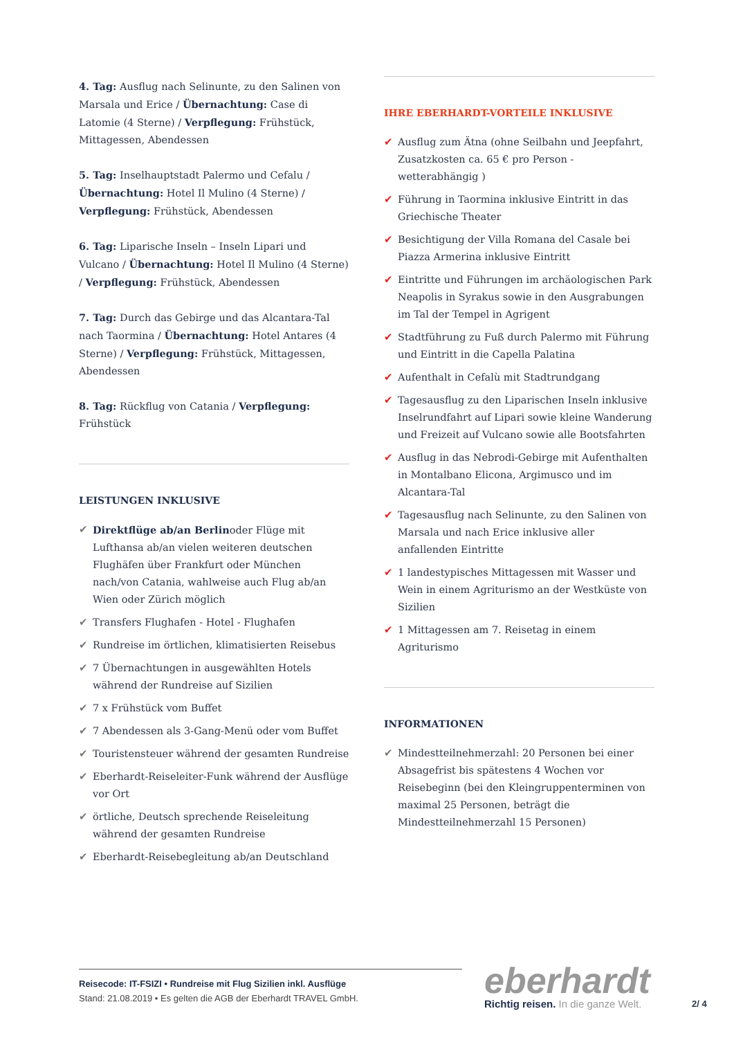4. Tag: Ausflug nach Selinunte, zu den Salinen von Marsala und Erice / Übernachtung: Case di Latomie (4 Sterne) / Verpflegung: Frühstück, Mittagessen, Abendessen
5. Tag: Inselhauptstadt Palermo und Cefalu / Übernachtung: Hotel Il Mulino (4 Sterne) / Verpflegung: Frühstück, Abendessen
6. Tag: Liparische Inseln – Inseln Lipari und Vulcano / Übernachtung: Hotel Il Mulino (4 Sterne) / Verpflegung: Frühstück, Abendessen
7. Tag: Durch das Gebirge und das Alcantara-Tal nach Taormina / Übernachtung: Hotel Antares (4 Sterne) / Verpflegung: Frühstück, Mittagessen, Abendessen
8. Tag: Rückflug von Catania / Verpflegung: Frühstück
LEISTUNGEN INKLUSIVE
✔ Direktflüge ab/an Berlinoder Flüge mit Lufthansa ab/an vielen weiteren deutschen Flughäfen über Frankfurt oder München nach/von Catania, wahlweise auch Flug ab/an Wien oder Zürich möglich
✔ Transfers Flughafen - Hotel - Flughafen
✔ Rundreise im örtlichen, klimatisierten Reisebus
✔ 7 Übernachtungen in ausgewählten Hotels während der Rundreise auf Sizilien
✔ 7 x Frühstück vom Buffet
✔ 7 Abendessen als 3-Gang-Menü oder vom Buffet
✔ Touristensteuer während der gesamten Rundreise
✔ Eberhardt-Reiseleiter-Funk während der Ausflüge vor Ort
✔ örtliche, Deutsch sprechende Reiseleitung während der gesamten Rundreise
✔ Eberhardt-Reisebegleitung ab/an Deutschland
IHRE EBERHARDT-VORTEILE INKLUSIVE
✔ Ausflug zum Ätna (ohne Seilbahn und Jeepfahrt, Zusatzkosten ca. 65 € pro Person - wetterabhängig )
✔ Führung in Taormina inklusive Eintritt in das Griechische Theater
✔ Besichtigung der Villa Romana del Casale bei Piazza Armerina inklusive Eintritt
✔ Eintritte und Führungen im archäologischen Park Neapolis in Syrakus sowie in den Ausgrabungen im Tal der Tempel in Agrigent
✔ Stadtführung zu Fuß durch Palermo mit Führung und Eintritt in die Capella Palatina
✔ Aufenthalt in Cefalù mit Stadtrundgang
✔ Tagesausflug zu den Liparischen Inseln inklusive Inselrundfahrt auf Lipari sowie kleine Wanderung und Freizeit auf Vulcano sowie alle Bootsfahrten
✔ Ausflug in das Nebrodi-Gebirge mit Aufenthalten in Montalbano Elicona, Argimusco und im Alcantara-Tal
✔ Tagesausflug nach Selinunte, zu den Salinen von Marsala und nach Erice inklusive aller anfallenden Eintritte
✔ 1 landestypisches Mittagessen mit Wasser und Wein in einem Agriturismo an der Westküste von Sizilien
✔ 1 Mittagessen am 7. Reisetag in einem Agriturismo
INFORMATIONEN
✔ Mindestteilnehmerzahl: 20 Personen bei einer Absagefrist bis spätestens 4 Wochen vor Reisebeginn (bei den Kleingruppenterminen von maximal 25 Personen, beträgt die Mindestteilnehmerzahl 15 Personen)
Reisecode: IT-FSIZI • Rundreise mit Flug Sizilien inkl. Ausflüge
Stand: 21.08.2019 • Es gelten die AGB der Eberhardt TRAVEL GmbH.
eberhardt
Richtig reisen. In die ganze Welt.
2/ 4